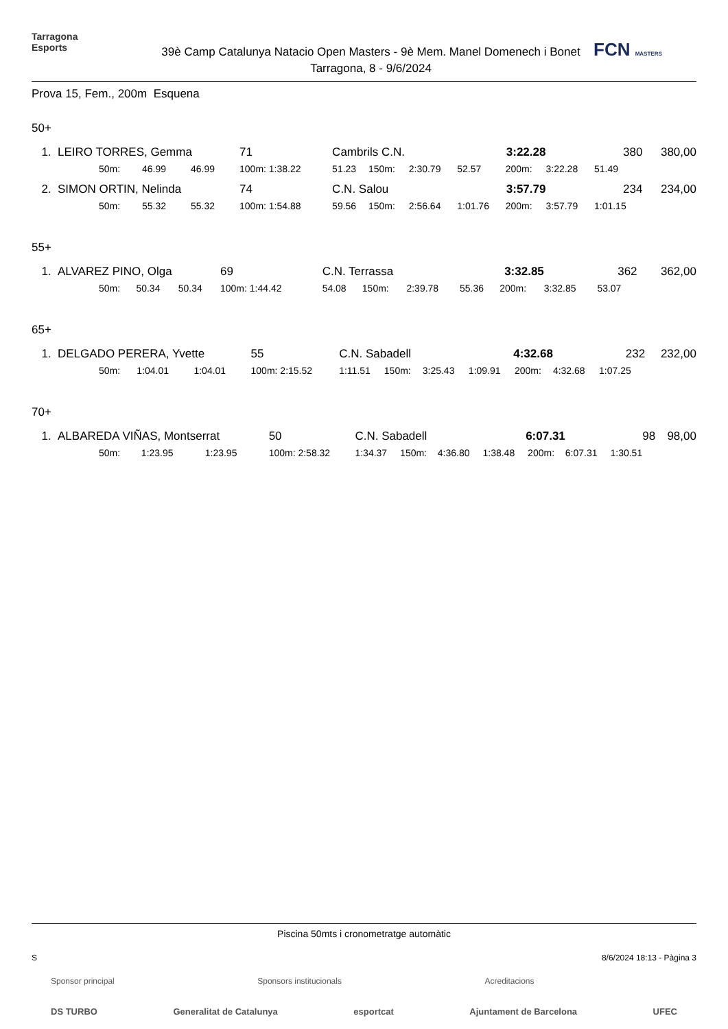Tarragona
Esports
39è Camp Catalunya Natacio Open Masters - 9è Mem. Manel Domenech i Bonet
Tarragona, 8 - 9/6/2024
FCN MÀSTERS
Prova 15, Fem., 200m Esquena
50+
| 1. | LEIRO TORRES, Gemma | | | | 71 | Cambrils C.N. | | | 3:22.28 | | 380 | | 380,00 | |
| | | 50m: | 46.99 | 46.99 | 100m: 1:38.22 | 51.23 | 150m: | 2:30.79 | 52.57 | 200m: | 3:22.28 | 51.49 | | |
| 2. | SIMON ORTIN, Nelinda | | | | 74 | C.N. Salou | | | 3:57.79 | | 234 | | 234,00 | |
| | | 50m: | 55.32 | 55.32 | 100m: 1:54.88 | 59.56 | 150m: | 2:56.64 | 1:01.76 | 200m: | 3:57.79 | 1:01.15 | | |
55+
| 1. | ALVAREZ PINO, Olga | | | | 69 | C.N. Terrassa | | | 3:32.85 | | 362 | | 362,00 | |
| | | 50m: | 50.34 | 50.34 | 100m: 1:44.42 | 54.08 | 150m: | 2:39.78 | 55.36 | 200m: | 3:32.85 | 53.07 | | |
65+
| 1. | DELGADO PERERA, Yvette | | | | 55 | C.N. Sabadell | | | 4:32.68 | | 232 | | 232,00 | |
| | | 50m: | 1:04.01 | 1:04.01 | 100m: 2:15.52 | 1:11.51 | 150m: | 3:25.43 | 1:09.91 | 200m: | 4:32.68 | 1:07.25 | | |
70+
| 1. | ALBAREDA VIÑAS, Montserrat | | | | 50 | C.N. Sabadell | | | 6:07.31 | | 98 | | 98,00 | |
| | | 50m: | 1:23.95 | 1:23.95 | 100m: 2:58.32 | 1:34.37 | 150m: | 4:36.80 | 1:38.48 | 200m: | 6:07.31 | 1:30.51 | | |
Piscina 50mts i cronometratge automàtic
S 8/6/2024 18:13 - Pàgina 3
Sponsor principal Sponsors institucionals Acreditacions
DS TURBO Generalitat de Catalunya esportcat Ajuntament de Barcelona UFEC